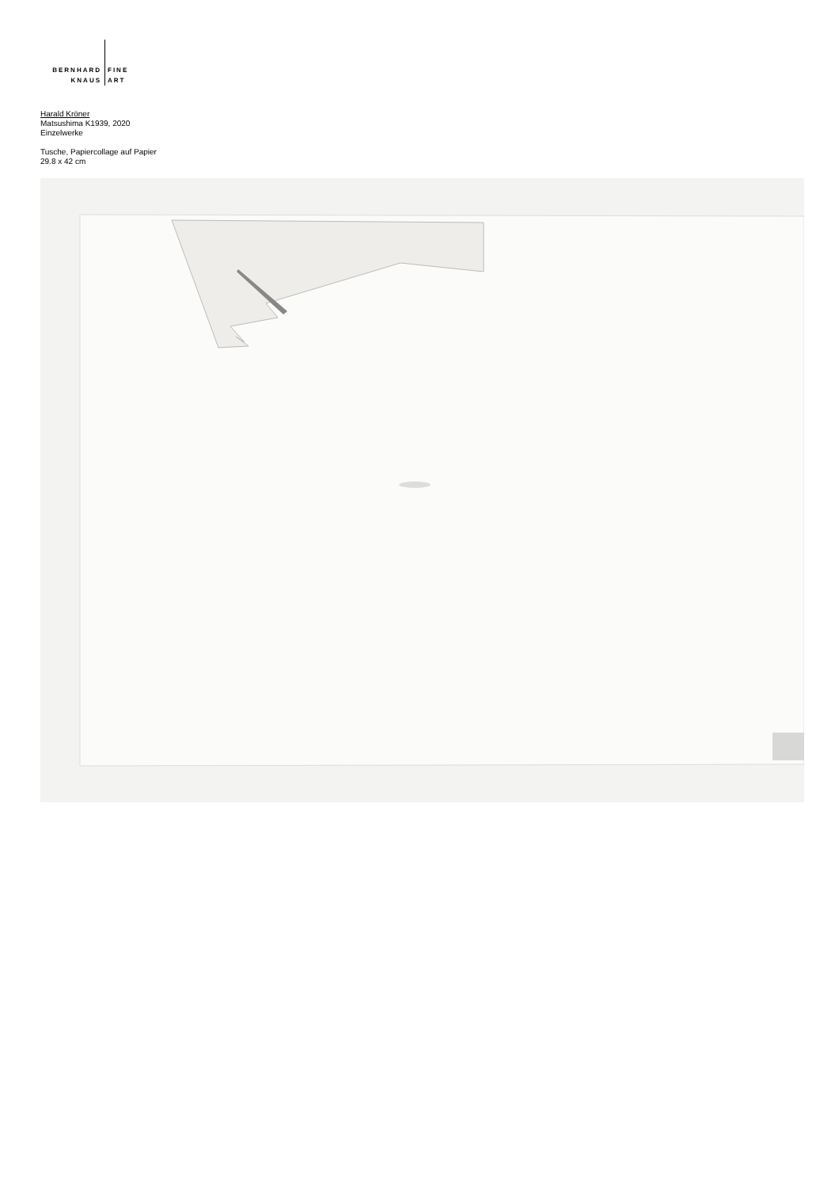BERNHARD
KNAUS
FINE
ART
Harald Kröner
Matsushima K1939, 2020
Einzelwerke
Tusche, Papiercollage auf Papier
29.8 x 42 cm